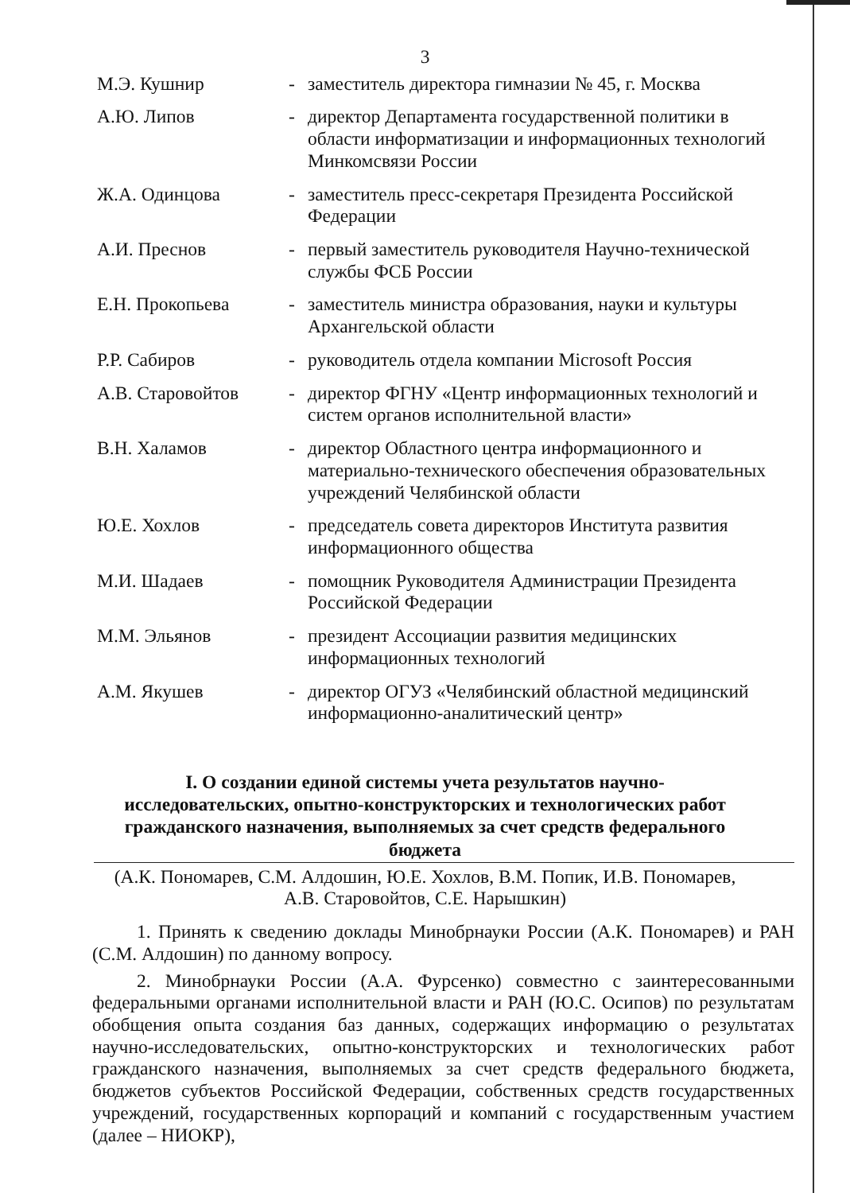3
| М.Э. Кушнир | - | заместитель директора гимназии № 45, г. Москва |
| А.Ю. Липов | - | директор Департамента государственной политики в области информатизации и информационных технологий Минкомсвязи России |
| Ж.А. Одинцова | - | заместитель пресс-секретаря Президента Российской Федерации |
| А.И. Преснов | - | первый заместитель руководителя Научно-технической службы ФСБ России |
| Е.Н. Прокопьева | - | заместитель министра образования, науки и культуры Архангельской области |
| Р.Р. Сабиров | - | руководитель отдела компании Microsoft Россия |
| А.В. Старовойтов | - | директор ФГНУ «Центр информационных технологий и систем органов исполнительной власти» |
| В.Н. Халамов | - | директор Областного центра информационного и материально-технического обеспечения образовательных учреждений Челябинской области |
| Ю.Е. Хохлов | - | председатель совета директоров Института развития информационного общества |
| М.И. Шадаев | - | помощник Руководителя Администрации Президента Российской Федерации |
| М.М. Эльянов | - | президент Ассоциации развития медицинских информационных технологий |
| А.М. Якушев | - | директор ОГУЗ «Челябинский областной медицинский информационно-аналитический центр» |
I. О создании единой системы учета результатов научно-исследовательских, опытно-конструкторских и технологических работ гражданского назначения, выполняемых за счет средств федерального бюджета
(А.К. Пономарев, С.М. Алдошин, Ю.Е. Хохлов, В.М. Попик, И.В. Пономарев, А.В. Старовойтов, С.Е. Нарышкин)
1. Принять к сведению доклады Минобрнауки России (А.К. Пономарев) и РАН (С.М. Алдошин) по данному вопросу.
2. Минобрнауки России (А.А. Фурсенко) совместно с заинтересованными федеральными органами исполнительной власти и РАН (Ю.С. Осипов) по результатам обобщения опыта создания баз данных, содержащих информацию о результатах научно-исследовательских, опытно-конструкторских и технологических работ гражданского назначения, выполняемых за счет средств федерального бюджета, бюджетов субъектов Российской Федерации, собственных средств государственных учреждений, государственных корпораций и компаний с государственным участием (далее – НИОКР),